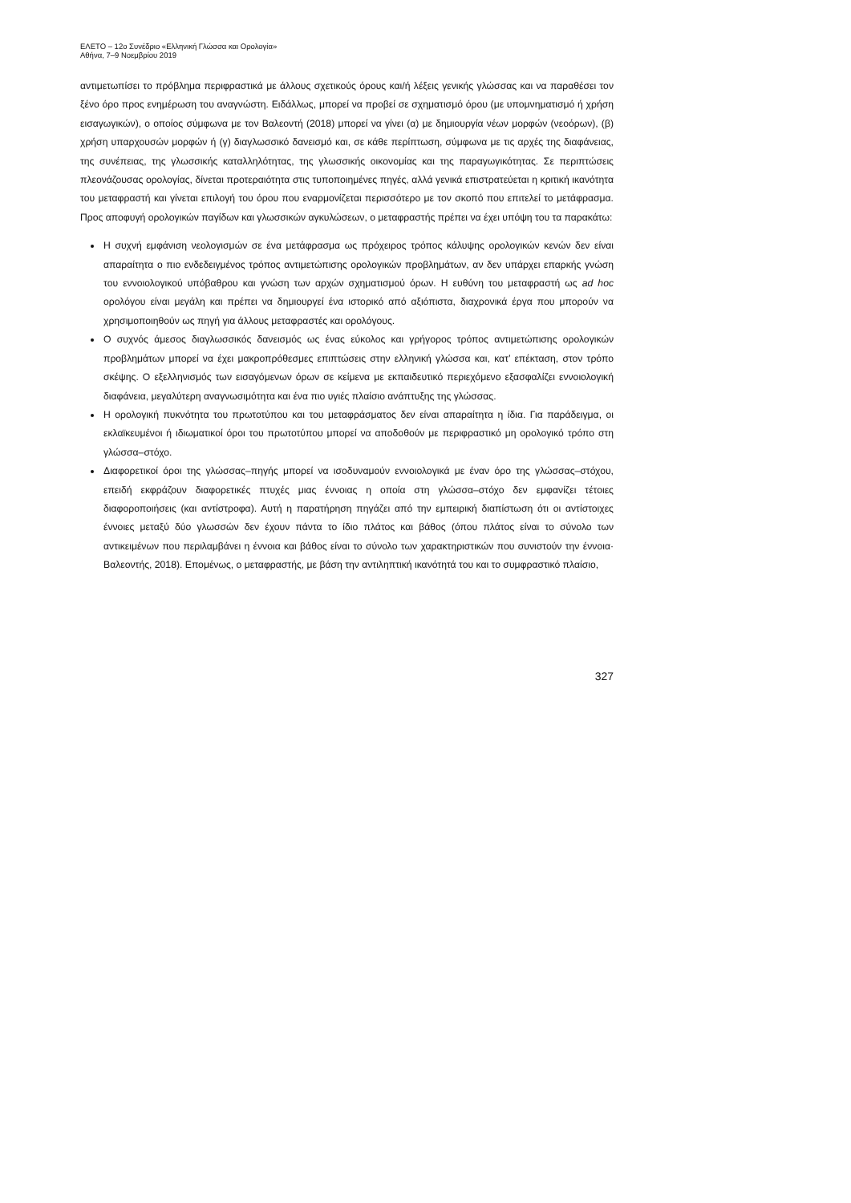ΕΛΕΤΟ – 12ο Συνέδριο «Ελληνική Γλώσσα και Ορολογία»
Αθήνα, 7–9 Νοεμβρίου 2019
αντιμετωπίσει το πρόβλημα περιφραστικά με άλλους σχετικούς όρους και/ή λέξεις γενικής γλώσσας και να παραθέσει τον ξένο όρο προς ενημέρωση του αναγνώστη. Ειδάλλως, μπορεί να προβεί σε σχηματισμό όρου (με υπομνηματισμό ή χρήση εισαγωγικών), ο οποίος σύμφωνα με τον Βαλεοντή (2018) μπορεί να γίνει (α) με δημιουργία νέων μορφών (νεοόρων), (β) χρήση υπαρχουσών μορφών ή (γ) διαγλωσσικό δανεισμό και, σε κάθε περίπτωση, σύμφωνα με τις αρχές της διαφάνειας, της συνέπειας, της γλωσσικής καταλληλότητας, της γλωσσικής οικονομίας και της παραγωγικότητας. Σε περιπτώσεις πλεονάζουσας ορολογίας, δίνεται προτεραιότητα στις τυποποιημένες πηγές, αλλά γενικά επιστρατεύεται η κριτική ικανότητα του μεταφραστή και γίνεται επιλογή του όρου που εναρμονίζεται περισσότερο με τον σκοπό που επιτελεί το μετάφρασμα. Προς αποφυγή ορολογικών παγίδων και γλωσσικών αγκυλώσεων, ο μεταφραστής πρέπει να έχει υπόψη του τα παρακάτω:
Η συχνή εμφάνιση νεολογισμών σε ένα μετάφρασμα ως πρόχειρος τρόπος κάλυψης ορολογικών κενών δεν είναι απαραίτητα ο πιο ενδεδειγμένος τρόπος αντιμετώπισης ορολογικών προβλημάτων, αν δεν υπάρχει επαρκής γνώση του εννοιολογικού υπόβαθρου και γνώση των αρχών σχηματισμού όρων. Η ευθύνη του μεταφραστή ως ad hoc ορολόγου είναι μεγάλη και πρέπει να δημιουργεί ένα ιστορικό από αξιόπιστα, διαχρονικά έργα που μπορούν να χρησιμοποιηθούν ως πηγή για άλλους μεταφραστές και ορολόγους.
Ο συχνός άμεσος διαγλωσσικός δανεισμός ως ένας εύκολος και γρήγορος τρόπος αντιμετώπισης ορολογικών προβλημάτων μπορεί να έχει μακροπρόθεσμες επιπτώσεις στην ελληνική γλώσσα και, κατ’ επέκταση, στον τρόπο σκέψης. Ο εξελληνισμός των εισαγόμενων όρων σε κείμενα με εκπαιδευτικό περιεχόμενο εξασφαλίζει εννοιολογική διαφάνεια, μεγαλύτερη αναγνωσιμότητα και ένα πιο υγιές πλαίσιο ανάπτυξης της γλώσσας.
Η ορολογική πυκνότητα του πρωτοτύπου και του μεταφράσματος δεν είναι απαραίτητα η ίδια. Για παράδειγμα, οι εκλαϊκευμένοι ή ιδιωματικοί όροι του πρωτοτύπου μπορεί να αποδοθούν με περιφραστικό μη ορολογικό τρόπο στη γλώσσα–στόχο.
Διαφορετικοί όροι της γλώσσας–πηγής μπορεί να ισοδυναμούν εννοιολογικά με έναν όρο της γλώσσας–στόχου, επειδή εκφράζουν διαφορετικές πτυχές μιας έννοιας η οποία στη γλώσσα–στόχο δεν εμφανίζει τέτοιες διαφοροποιήσεις (και αντίστροφα). Αυτή η παρατήρηση πηγάζει από την εμπειρική διαπίστωση ότι οι αντίστοιχες έννοιες μεταξύ δύο γλωσσών δεν έχουν πάντα το ίδιο πλάτος και βάθος (όπου πλάτος είναι το σύνολο των αντικειμένων που περιλαμβάνει η έννοια και βάθος είναι το σύνολο των χαρακτηριστικών που συνιστούν την έννοια· Βαλεοντής, 2018). Επομένως, ο μεταφραστής, με βάση την αντιληπτική ικανότητά του και το συμφραστικό πλαίσιο,
327